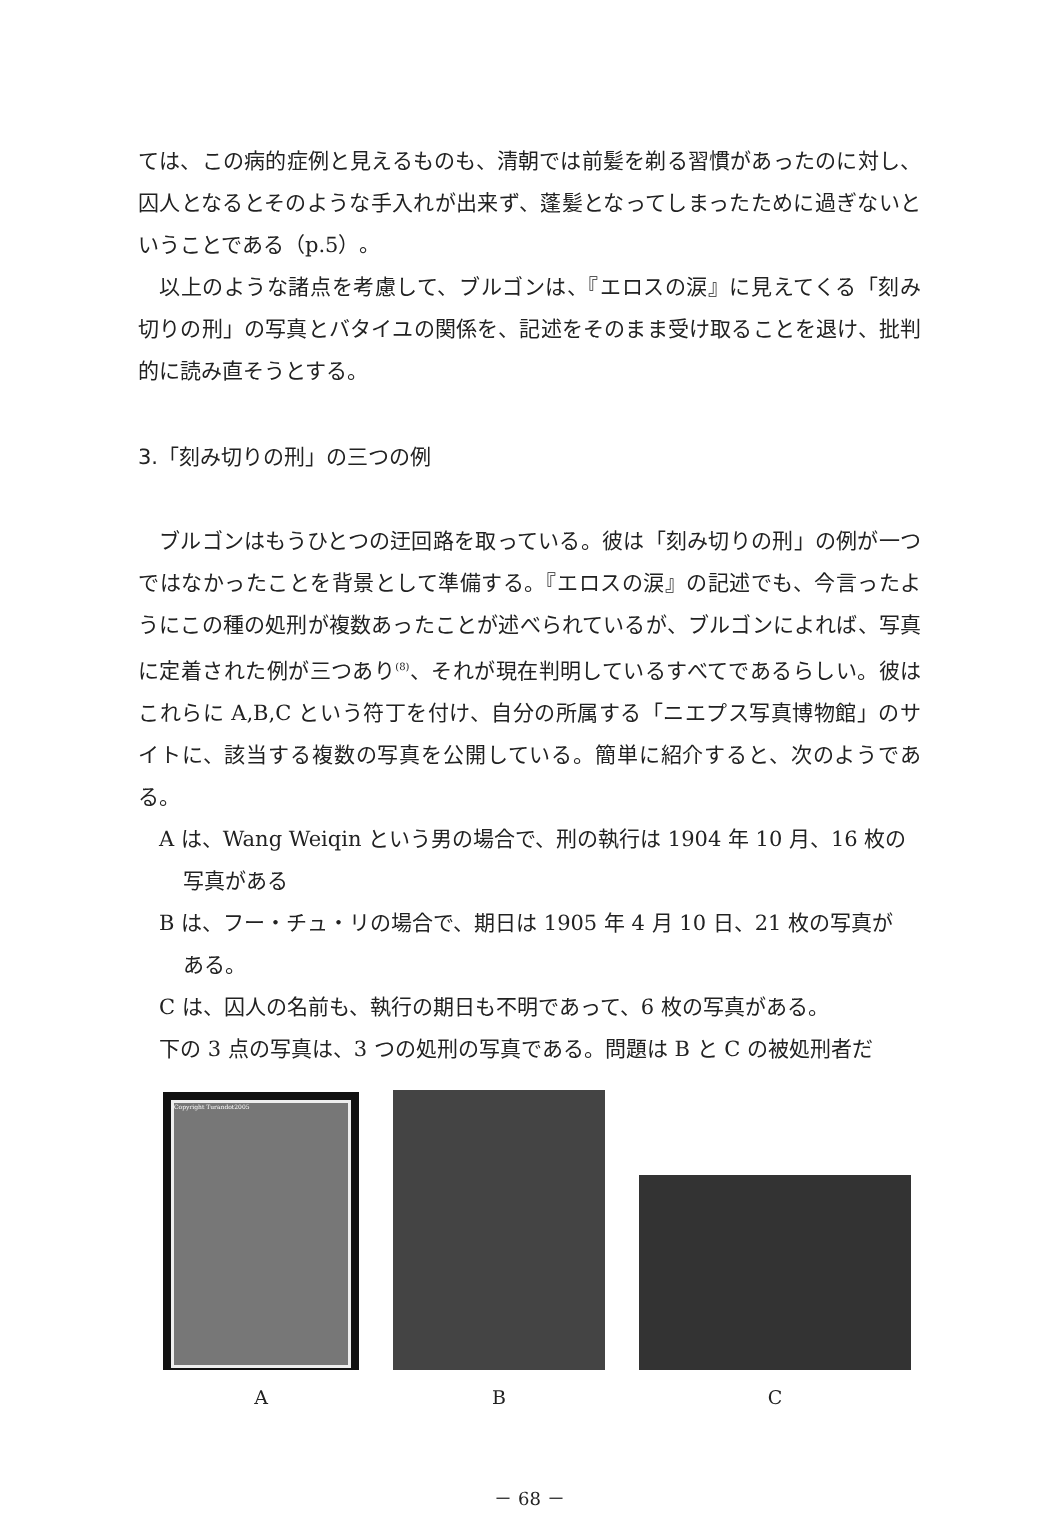ては、この病的症例と見えるものも、清朝では前髪を剃る習慣があったのに対し、囚人となるとそのような手入れが出来ず、蓬髪となってしまったために過ぎないということである（p.5）。
以上のような諸点を考慮して、ブルゴンは、『エロスの涙』に見えてくる「刻み切りの刑」の写真とバタイユの関係を、記述をそのまま受け取ることを退け、批判的に読み直そうとする。
3.「刻み切りの刑」の三つの例
ブルゴンはもうひとつの迂回路を取っている。彼は「刻み切りの刑」の例が一つではなかったことを背景として準備する。『エロスの涙』の記述でも、今言ったようにこの種の処刑が複数あったことが述べられているが、ブルゴンによれば、写真に定着された例が三つあり<sup>(8)</sup>、それが現在判明しているすべてであるらしい。彼はこれらに A,B,C という符丁を付け、自分の所属する「ニエプス写真博物館」のサイトに、該当する複数の写真を公開している。簡単に紹介すると、次のようである。
A は、Wang Weiqin という男の場合で、刑の執行は 1904 年 10 月、16 枚の
写真がある
B は、フー・チュ・リの場合で、期日は 1905 年 4 月 10 日、21 枚の写真が
ある。
C は、囚人の名前も、執行の期日も不明であって、6 枚の写真がある。
下の 3 点の写真は、3 つの処刑の写真である。問題は B と C の被処刑者だ
Copyright Turandot2005
A
B
C
－ 68 －